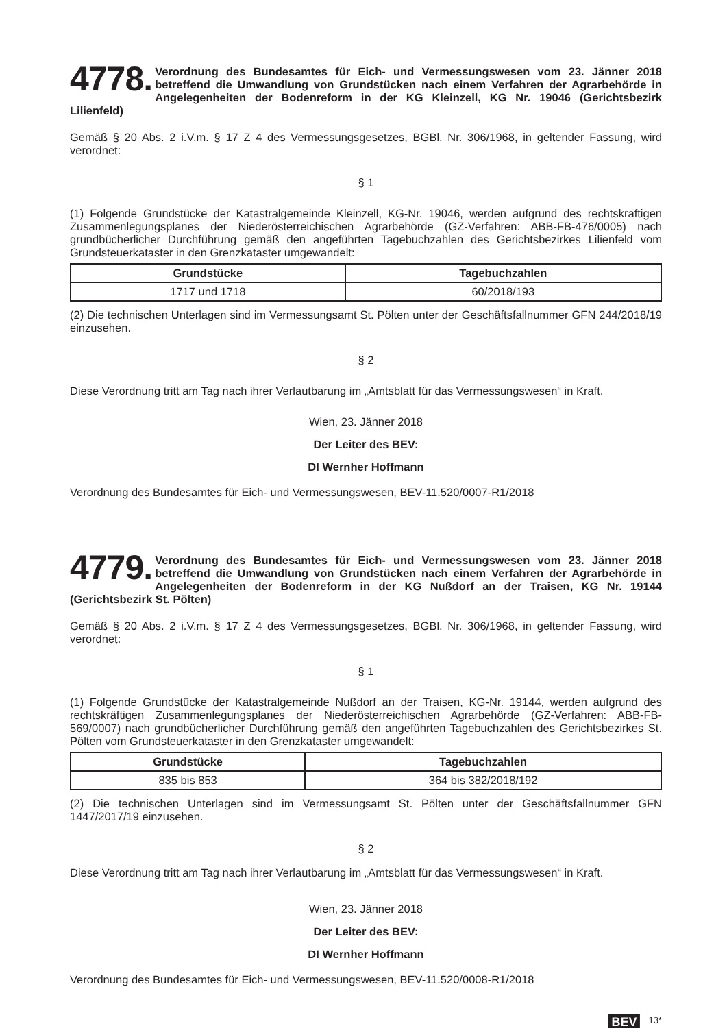4778. Verordnung des Bundesamtes für Eich- und Vermessungswesen vom 23. Jänner 2018 betreffend die Umwandlung von Grundstücken nach einem Verfahren der Agrarbehörde in Angelegenheiten der Bodenreform in der KG Kleinzell, KG Nr. 19046 (Gerichtsbezirk Lilienfeld)
Gemäß § 20 Abs. 2 i.V.m. § 17 Z 4 des Vermessungsgesetzes, BGBl. Nr. 306/1968, in geltender Fassung, wird verordnet:
§ 1
(1) Folgende Grundstücke der Katastralgemeinde Kleinzell, KG-Nr. 19046, werden aufgrund des rechtskräftigen Zusammenlegungsplanes der Niederösterreichischen Agrarbehörde (GZ-Verfahren: ABB-FB-476/0005) nach grundbücherlicher Durchführung gemäß den angeführten Tagebuchzahlen des Gerichtsbezirkes Lilienfeld vom Grundsteuerkataster in den Grenzkataster umgewandelt:
| Grundstücke | Tagebuchzahlen |
| --- | --- |
| 1717 und 1718 | 60/2018/193 |
(2) Die technischen Unterlagen sind im Vermessungsamt St. Pölten unter der Geschäftsfallnummer GFN 244/2018/19 einzusehen.
§ 2
Diese Verordnung tritt am Tag nach ihrer Verlautbarung im „Amtsblatt für das Vermessungswesen“ in Kraft.
Wien, 23. Jänner 2018
Der Leiter des BEV:
DI Wernher Hoffmann
Verordnung des Bundesamtes für Eich- und Vermessungswesen, BEV-11.520/0007-R1/2018
4779. Verordnung des Bundesamtes für Eich- und Vermessungswesen vom 23. Jänner 2018 betreffend die Umwandlung von Grundstücken nach einem Verfahren der Agrarbehörde in Angelegenheiten der Bodenreform in der KG Nußdorf an der Traisen, KG Nr. 19144 (Gerichtsbezirk St. Pölten)
Gemäß § 20 Abs. 2 i.V.m. § 17 Z 4 des Vermessungsgesetzes, BGBl. Nr. 306/1968, in geltender Fassung, wird verordnet:
§ 1
(1) Folgende Grundstücke der Katastralgemeinde Nußdorf an der Traisen, KG-Nr. 19144, werden aufgrund des rechtskräftigen Zusammenlegungsplanes der Niederösterreichischen Agrarbehörde (GZ-Verfahren: ABB-FB-569/0007) nach grundbücherlicher Durchführung gemäß den angeführten Tagebuchzahlen des Gerichtsbezirkes St. Pölten vom Grundsteuerkataster in den Grenzkataster umgewandelt:
| Grundstücke | Tagebuchzahlen |
| --- | --- |
| 835 bis 853 | 364 bis 382/2018/192 |
(2) Die technischen Unterlagen sind im Vermessungsamt St. Pölten unter der Geschäftsfallnummer GFN 1447/2017/19 einzusehen.
§ 2
Diese Verordnung tritt am Tag nach ihrer Verlautbarung im „Amtsblatt für das Vermessungswesen“ in Kraft.
Wien, 23. Jänner 2018
Der Leiter des BEV:
DI Wernher Hoffmann
Verordnung des Bundesamtes für Eich- und Vermessungswesen, BEV-11.520/0008-R1/2018
BEV 13*